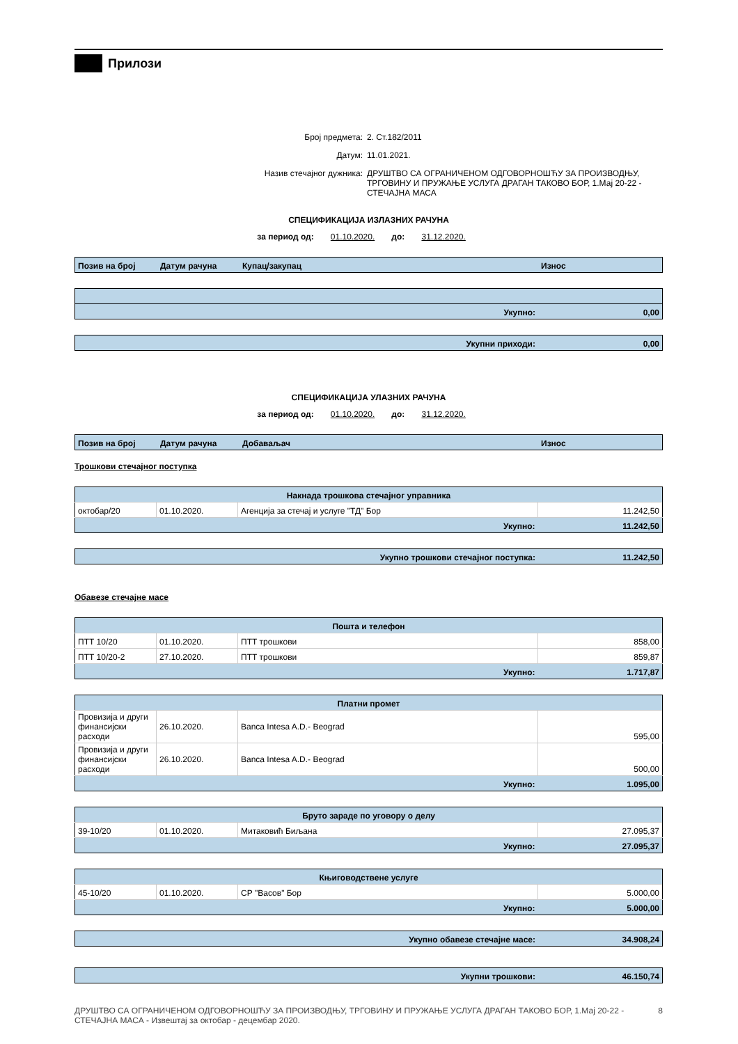Прилози
Број предмета:
2. Ст.182/2011
Датум:
11.01.2021.
Назив стечајног дужника:
ДРУШТВО СА ОГРАНИЧЕНОМ ОДГОВОРНОШЋУ ЗА ПРОИЗВОДЊУ, ТРГОВИНУ И ПРУЖАЊЕ УСЛУГА ДРАГАН ТАКОВО БОР, 1.Мај 20-22 - СТЕЧАЈНА МАСА
СПЕЦИФИКАЦИЈА ИЗЛАЗНИХ РАЧУНА
за период од: 01.10.2020. до: 31.12.2020.
| Позив на број | Датум рачуна | Купац/закупац | Износ |
| --- | --- | --- | --- |
| Укупно: | 0,00 |
| Укупни приходи: | 0,00 |
СПЕЦИФИКАЦИЈА УЛАЗНИХ РАЧУНА
за период од: 01.10.2020. до: 31.12.2020.
| Позив на број | Датум рачуна | Добаваљач | Износ |
| --- | --- | --- | --- |
Трошкови стечајног поступка
| Накнада трошкова стечајног управника | | | |
| октобар/20 | 01.10.2020. | Агенција за стечај и услуге "ТД" Бор | 11.242,50 |
| Укупно: | | | 11.242,50 |
| Укупно трошкови стечајног поступка: | 11.242,50 |
Обавезе стечајне масе
| Пошта и телефон | | | |
| ПТТ 10/20 | 01.10.2020. | ПТТ трошкови | 858,00 |
| ПТТ 10/20-2 | 27.10.2020. | ПТТ трошкови | 859,87 |
| Укупно: | | | 1.717,87 |
| Платни промет | | | |
| Провизија и други финансијски расходи | 26.10.2020. | Banca Intesa A.D.- Beograd | 595,00 |
| Провизија и други финансијски расходи | 26.10.2020. | Banca Intesa A.D.- Beograd | 500,00 |
| Укупно: | | | 1.095,00 |
| Бруто зараде по уговору о делу | | | |
| 39-10/20 | 01.10.2020. | Митаковић Биљана | 27.095,37 |
| Укупно: | | | 27.095,37 |
| Књиговодствене услуге | | | |
| 45-10/20 | 01.10.2020. | СР "Васов" Бор | 5.000,00 |
| Укупно: | | | 5.000,00 |
| Укупно обавезе стечајне масе: | 34.908,24 |
| Укупни трошкови: | 46.150,74 |
ДРУШТВО СА ОГРАНИЧЕНОМ ОДГОВОРНОШЋУ ЗА ПРОИЗВОДЊУ, ТРГОВИНУ И ПРУЖАЊЕ УСЛУГА ДРАГАН ТАКОВО БОР, 1.Мај 20-22 - СТЕЧАЈНА МАСА - Извештај за октобар - децембар 2020. 8